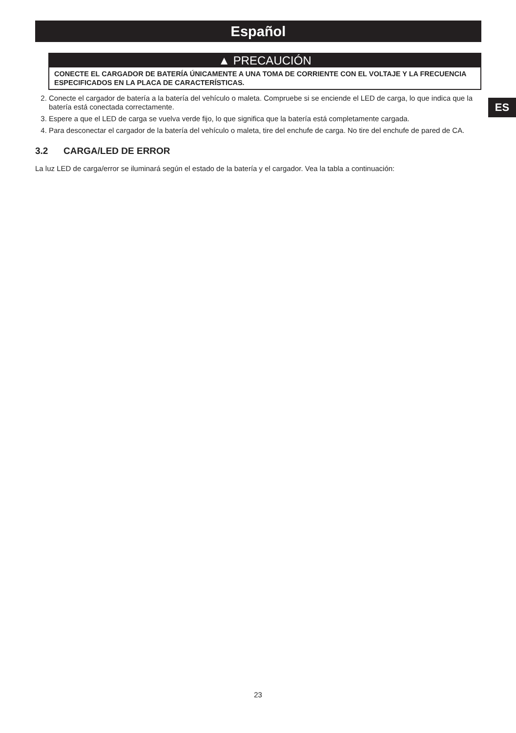Español
ES
▲ PRECAUCIÓN
CONECTE EL CARGADOR DE BATERÍA ÚNICAMENTE A UNA TOMA DE CORRIENTE CON EL VOLTAJE Y LA FRECUENCIA ESPECIFICADOS EN LA PLACA DE CARACTERÍSTICAS.
2. Conecte el cargador de batería a la batería del vehículo o maleta. Compruebe si se enciende el LED de carga, lo que indica que la batería está conectada correctamente.
3. Espere a que el LED de carga se vuelva verde fijo, lo que significa que la batería está completamente cargada.
4. Para desconectar el cargador de la batería del vehículo o maleta, tire del enchufe de carga. No tire del enchufe de pared de CA.
3.2 CARGA/LED DE ERROR
La luz LED de carga/error se iluminará según el estado de la batería y el cargador. Vea la tabla a continuación:
23